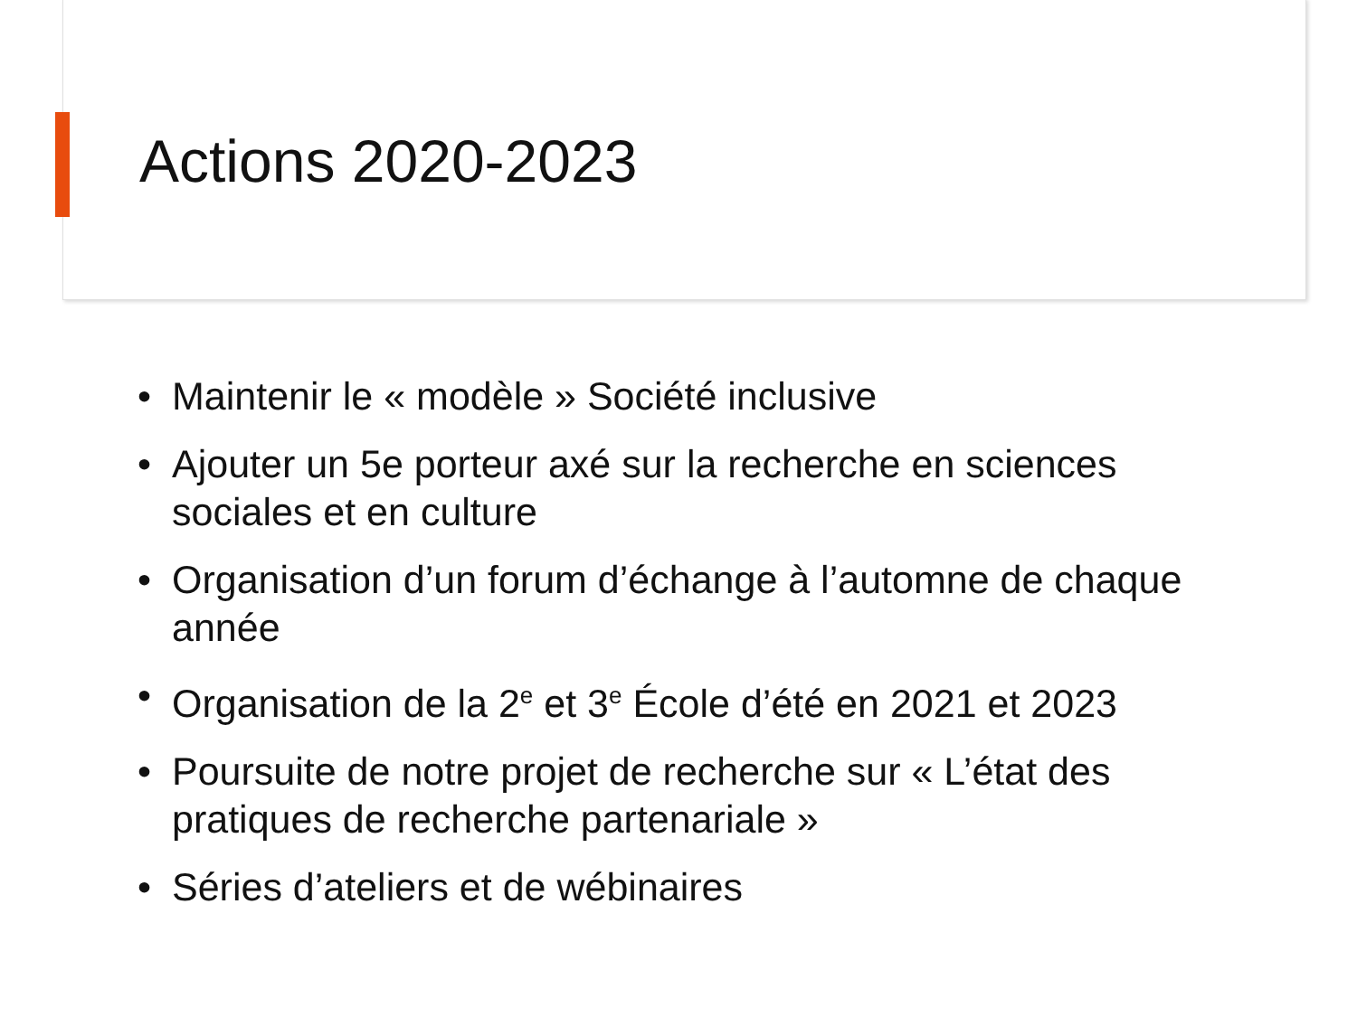Actions 2020-2023
• Maintenir le « modèle » Société inclusive
• Ajouter un 5e porteur axé sur la recherche en sciences sociales et en culture
• Organisation d’un forum d’échange à l’automne de chaque année
• Organisation de la 2<sup>e</sup> et 3<sup>e</sup> École d’été en 2021 et 2023
• Poursuite de notre projet de recherche sur « L’état des pratiques de recherche partenariale »
• Séries d’ateliers et de wébinaires